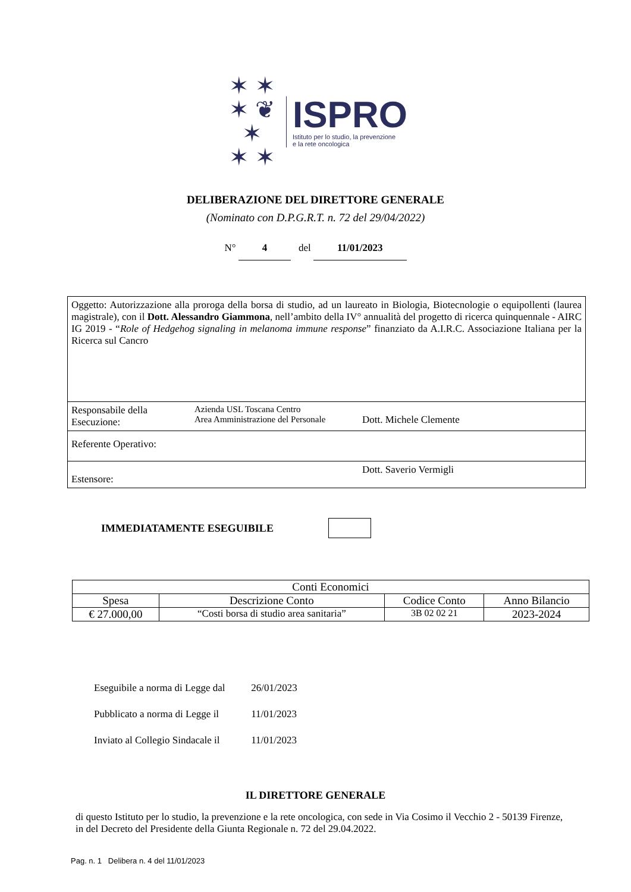✶ ✶
✶ ❦ ✶
✶ ✶
ISPRO
Istituto per lo studio, la prevenzione
e la rete oncologica
DELIBERAZIONE DEL DIRETTORE GENERALE
(Nominato con D.P.G.R.T. n. 72 del 29/04/2022)
N° 4 del 11/01/2023
| Oggetto: Autorizzazione alla proroga della borsa di studio, ad un laureato in Biologia, Biotecnologie o equipollenti (laurea magistrale), con il Dott. Alessandro Giammona , nell’ambito della IV° annualità del progetto di ricerca quinquennale - AIRC IG 2019 - “ Role of Hedgehog signaling in melanoma immune response ” finanziato da A.I.R.C. Associazione Italiana per la Ricerca sul Cancro | | |
| Responsabile della Esecuzione: | Azienda USL Toscana Centro Area Amministrazione del Personale | Dott. Michele Clemente |
| Referente Operativo: | | |
| Estensore: | | Dott. Saverio Vermigli |
IMMEDIATAMENTE ESEGUIBILE
| Conti Economici | | | |
| --- | --- | --- | --- |
| Spesa | Descrizione Conto | Codice Conto | Anno Bilancio |
| € 27.000,00 | “Costi borsa di studio area sanitaria” | 3B 02 02 21 | 2023-2024 |
Eseguibile a norma di Legge dal 26/01/2023
Pubblicato a norma di Legge il 11/01/2023
Inviato al Collegio Sindacale il 11/01/2023
IL DIRETTORE GENERALE
di questo Istituto per lo studio, la prevenzione e la rete oncologica, con sede in Via Cosimo il Vecchio 2 - 50139 Firenze, in del Decreto del Presidente della Giunta Regionale n. 72 del 29.04.2022.
Pag. n. 1 Delibera n. 4 del 11/01/2023